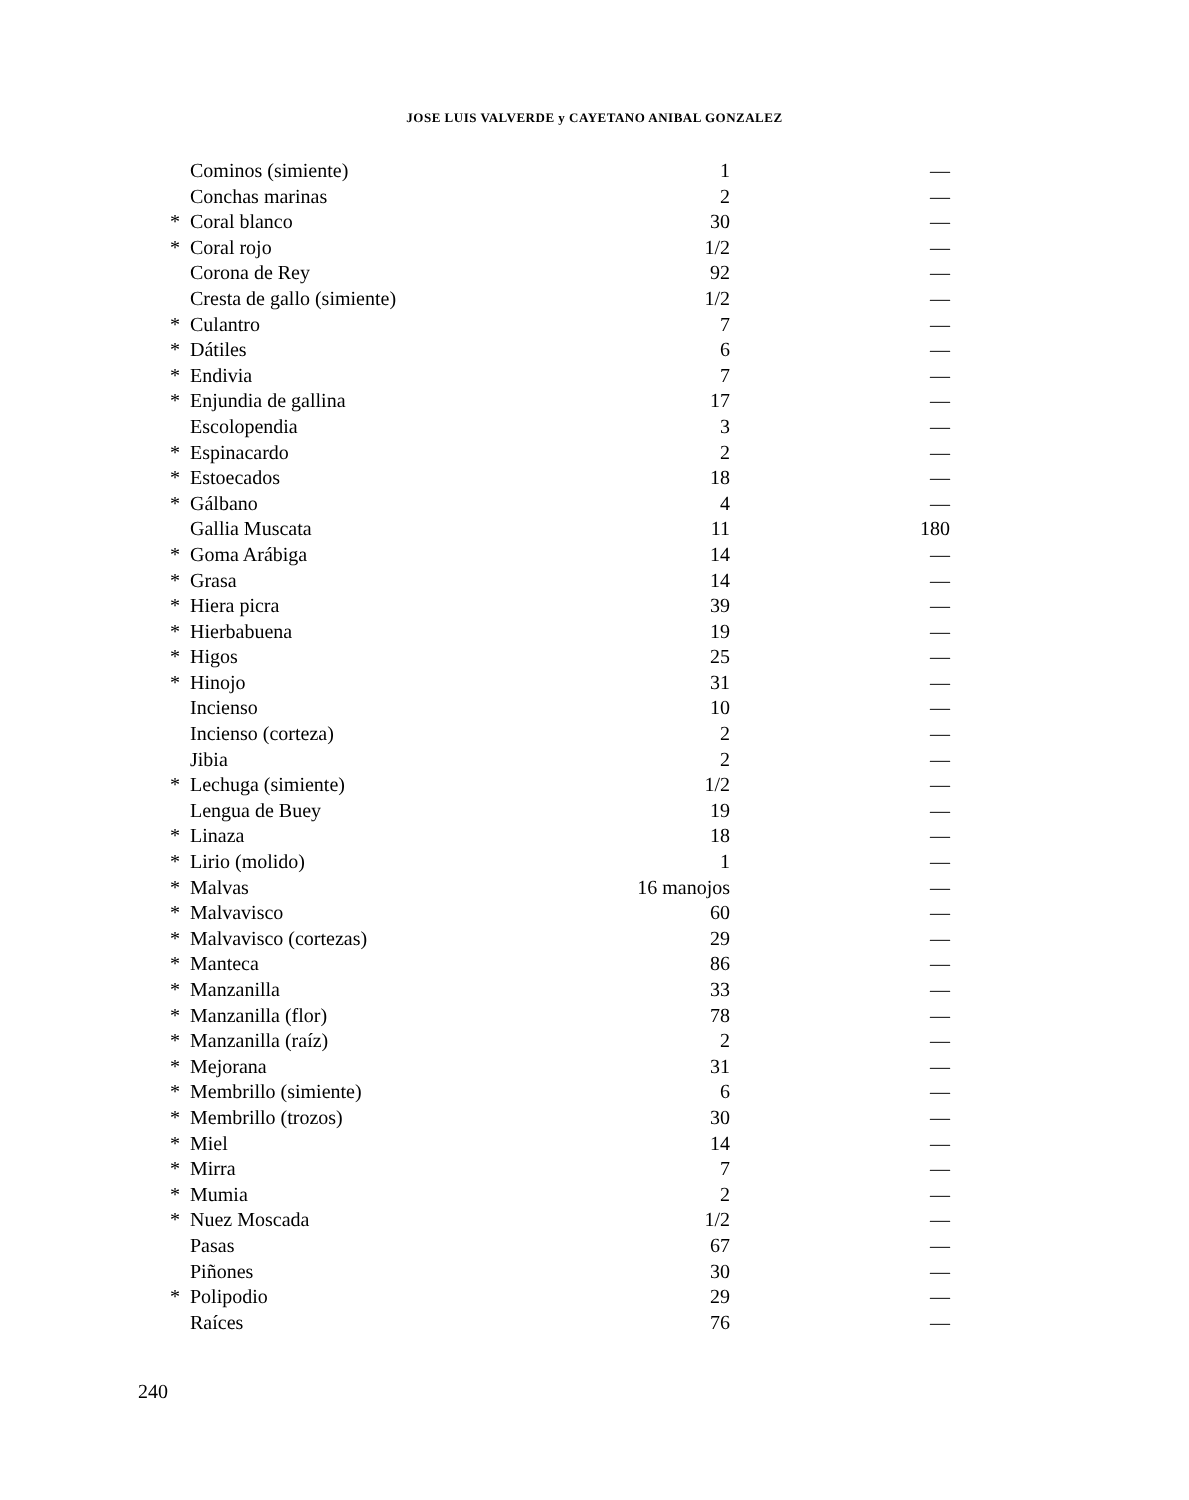JOSE LUIS VALVERDE y CAYETANO ANIBAL GONZALEZ
| | Cominos (simiente) | 1 | — |
| | Conchas marinas | 2 | — |
| * | Coral blanco | 30 | — |
| * | Coral rojo | 1/2 | — |
| | Corona de Rey | 92 | — |
| | Cresta de gallo (simiente) | 1/2 | — |
| * | Culantro | 7 | — |
| * | Dátiles | 6 | — |
| * | Endivia | 7 | — |
| * | Enjundia de gallina | 17 | — |
| | Escolopendia | 3 | — |
| * | Espinacardo | 2 | — |
| * | Estoecados | 18 | — |
| * | Gálbano | 4 | — |
| | Gallia Muscata | 11 | 180 |
| * | Goma Arábiga | 14 | — |
| * | Grasa | 14 | — |
| * | Hiera picra | 39 | — |
| * | Hierbabuena | 19 | — |
| * | Higos | 25 | — |
| * | Hinojo | 31 | — |
| | Incienso | 10 | — |
| | Incienso (corteza) | 2 | — |
| | Jibia | 2 | — |
| * | Lechuga (simiente) | 1/2 | — |
| | Lengua de Buey | 19 | — |
| * | Linaza | 18 | — |
| * | Lirio (molido) | 1 | — |
| * | Malvas | 16 manojos | — |
| * | Malvavisco | 60 | — |
| * | Malvavisco (cortezas) | 29 | — |
| * | Manteca | 86 | — |
| * | Manzanilla | 33 | — |
| * | Manzanilla (flor) | 78 | — |
| * | Manzanilla (raíz) | 2 | — |
| * | Mejorana | 31 | — |
| * | Membrillo (simiente) | 6 | — |
| * | Membrillo (trozos) | 30 | — |
| * | Miel | 14 | — |
| * | Mirra | 7 | — |
| * | Mumia | 2 | — |
| * | Nuez Moscada | 1/2 | — |
| | Pasas | 67 | — |
| | Piñones | 30 | — |
| * | Polipodio | 29 | — |
| | Raíces | 76 | — |
240